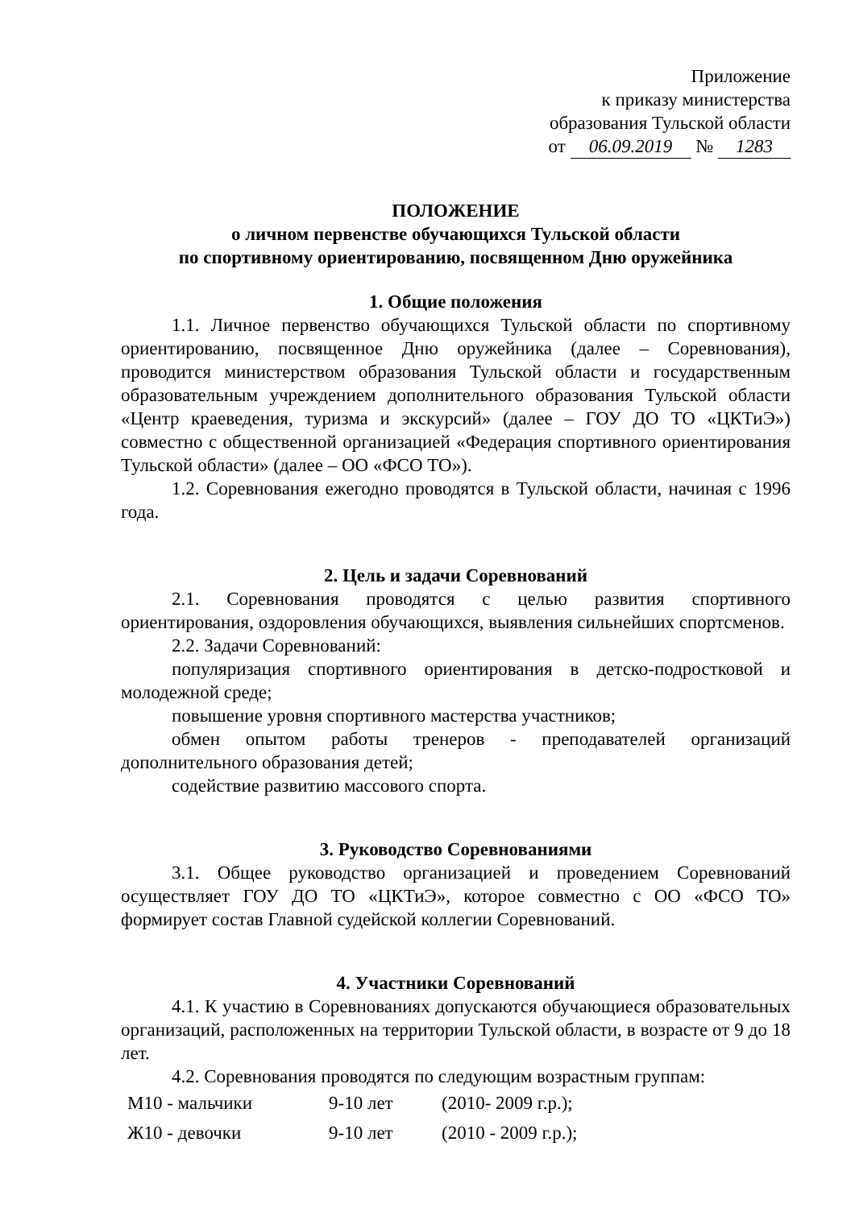Приложение
к приказу министерства
образования Тульской области
от 06.09.2019 № 1283
ПОЛОЖЕНИЕ
о личном первенстве обучающихся Тульской области
по спортивному ориентированию, посвященном Дню оружейника
1. Общие положения
1.1. Личное первенство обучающихся Тульской области по спортивному ориентированию, посвященное Дню оружейника (далее – Соревнования), проводится министерством образования Тульской области и государственным образовательным учреждением дополнительного образования Тульской области «Центр краеведения, туризма и экскурсий» (далее – ГОУ ДО ТО «ЦКТиЭ») совместно с общественной организацией «Федерация спортивного ориентирования Тульской области» (далее – ОО «ФСО ТО»).
1.2. Соревнования ежегодно проводятся в Тульской области, начиная с 1996 года.
2. Цель и задачи Соревнований
2.1. Соревнования проводятся с целью развития спортивного ориентирования, оздоровления обучающихся, выявления сильнейших спортсменов.
2.2. Задачи Соревнований:
популяризация спортивного ориентирования в детско-подростковой и молодежной среде;
повышение уровня спортивного мастерства участников;
обмен опытом работы тренеров - преподавателей организаций дополнительного образования детей;
содействие развитию массового спорта.
3. Руководство Соревнованиями
3.1. Общее руководство организацией и проведением Соревнований осуществляет ГОУ ДО ТО «ЦКТиЭ», которое совместно с ОО «ФСО ТО» формирует состав Главной судейской коллегии Соревнований.
4. Участники Соревнований
4.1. К участию в Соревнованиях допускаются обучающиеся образовательных организаций, расположенных на территории Тульской области, в возрасте от 9 до 18 лет.
4.2. Соревнования проводятся по следующим возрастным группам:
| М10 - мальчики | 9-10 лет | (2010- 2009 г.р.); |
| Ж10 - девочки | 9-10 лет | (2010 - 2009 г.р.); |